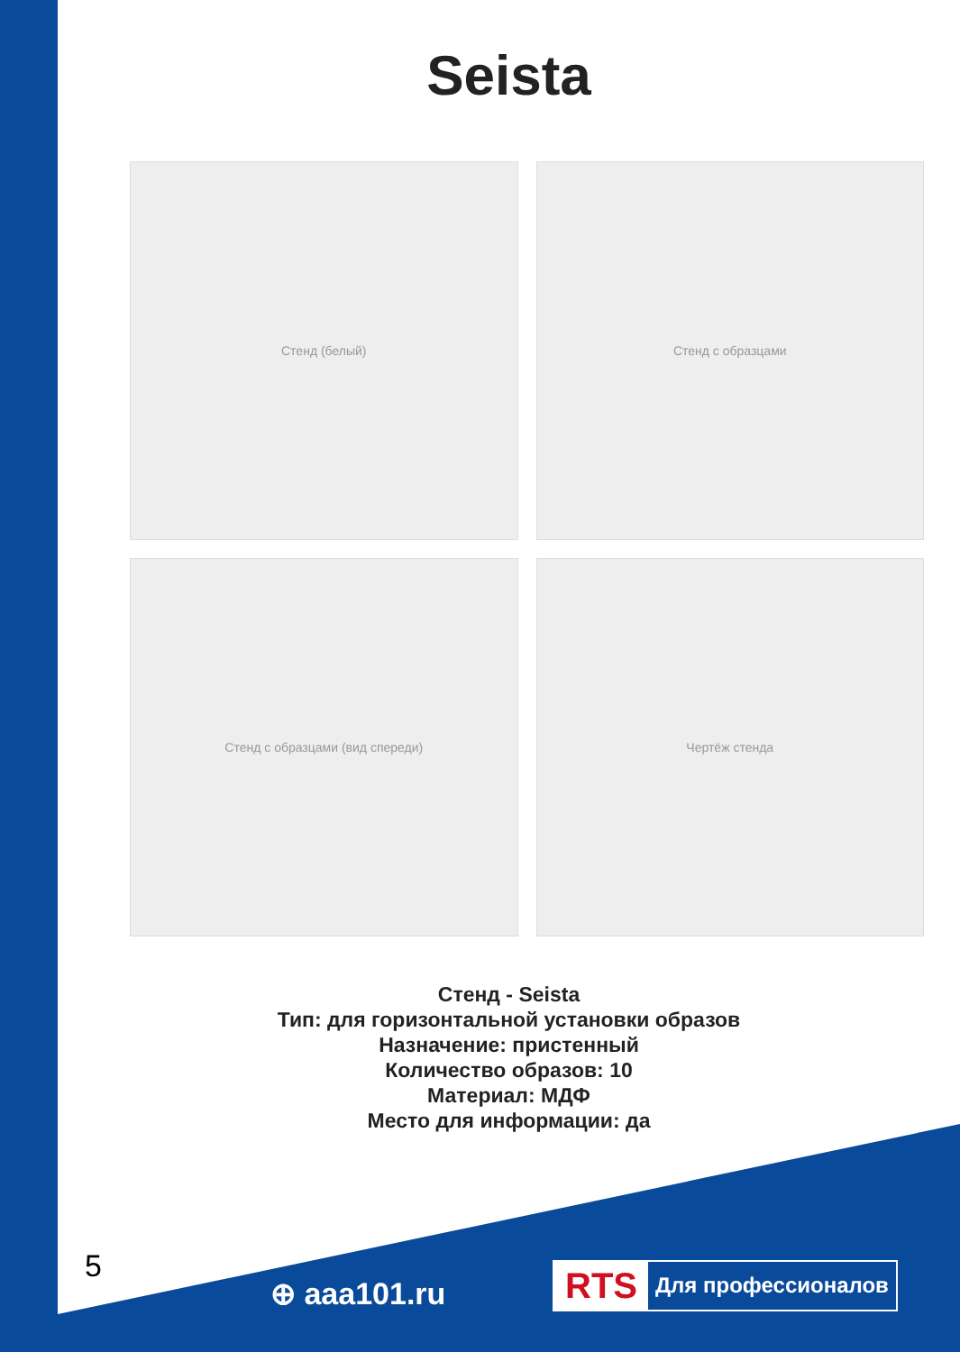Seista
Стенд (белый)
Стенд с образцами
Стенд с образцами (вид спереди)
Чертёж стенда
Стенд - Seista
Тип: для горизонтальной установки образов
Назначение: пристенный
Количество образов: 10
Материал: МДФ
Место для информации: да
5
⊕ aaa101.ru
RTS Для профессионалов